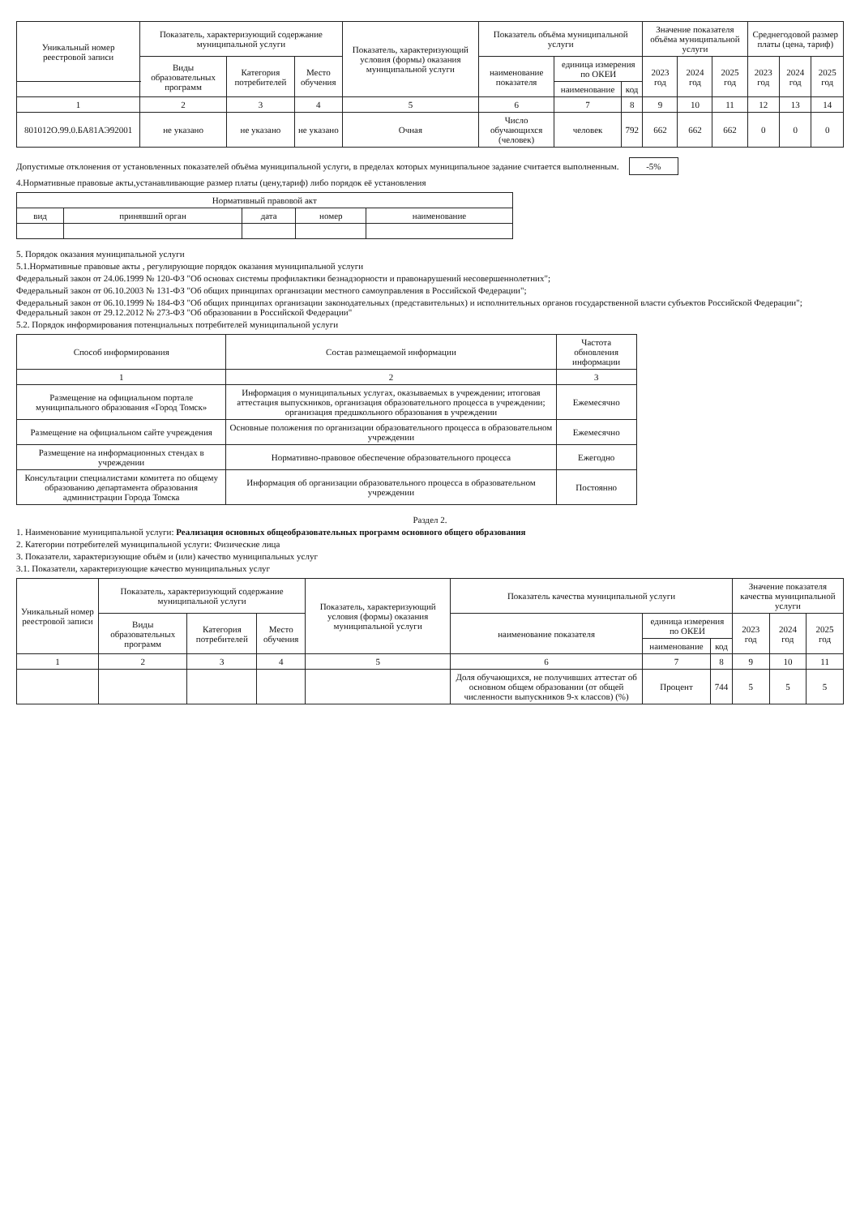| Уникальный номер реестровой записи | Показатель, характеризующий содержание муниципальной услуги | | | Показатель, характеризующий условия (формы) оказания муниципальной услуги | Показатель объёма муниципальной услуги | | | Значение показателя объёма муниципальной услуги | | | Среднегодовой размер платы (цена, тариф) | | |
| --- | --- | --- | --- | --- | --- | --- | --- | --- | --- | --- | --- | --- | --- |
| | Виды образовательных программ | Категория потребителей | Место обучения | | наименование показателя | единица измерения по ОКЕИ | | 2023 год | 2024 год | 2025 год | 2023 год | 2024 год | 2025 год |
| | | | | | | наименование | код | | | | | | |
| 1 | 2 | 3 | 4 | 5 | 6 | 7 | 8 | 9 | 10 | 11 | 12 | 13 | 14 |
| 801012О.99.0.БА81АЭ92001 | не указано | не указано | не указано | Очная | Число обучающихся (человек) | человек | 792 | 662 | 662 | 662 | 0 | 0 | 0 |
Допустимые отклонения от установленных показателей объёма муниципальной услуги, в пределах которых муниципальное задание считается выполненным. -5%
4.Нормативные правовые акты,устанавливающие размер платы (цену,тариф) либо порядок её установления
| Нормативный правовой акт | | | | |
| --- | --- | --- | --- | --- |
| вид | принявший орган | дата | номер | наименование |
5. Порядок оказания муниципальной услуги
5.1.Нормативные правовые акты , регулирующие порядок оказания муниципальной услуги
Федеральный закон от 24.06.1999 № 120-ФЗ "Об основах системы профилактики безнадзорности и правонарушений несовершеннолетних";
Федеральный закон от 06.10.2003 № 131-ФЗ "Об общих принципах организации местного самоуправления в Российской Федерации";
Федеральный закон от 06.10.1999 № 184-ФЗ "Об общих принципах организации законодательных (представительных) и исполнительных органов государственной власти субъектов Российской Федерации"; Федеральный закон от 29.12.2012 № 273-ФЗ "Об образовании в Российской Федерации"
5.2. Порядок информирования потенциальных потребителей муниципальной услуги
| Способ информирования | Состав размещаемой информации | Частота обновления информации |
| --- | --- | --- |
| 1 | 2 | 3 |
| Размещение на официальном портале муниципального образования «Город Томск» | Информация о муниципальных услугах, оказываемых в учреждении; итоговая аттестация выпускников, организация образовательного процесса в учреждении; организация предшкольного образования в учреждении | Ежемесячно |
| Размещение на официальном сайте учреждения | Основные положения по организации образовательного процесса в образовательном учреждении | Ежемесячно |
| Размещение на информационных стендах в учреждении | Нормативно-правовое обеспечение образовательного процесса | Ежегодно |
| Консультации специалистами комитета по общему образованию департамента образования администрации Города Томска | Информация об организации образовательного процесса в образовательном учреждении | Постоянно |
Раздел 2.
1. Наименование муниципальной услуги: Реализация основных общеобразовательных программ основного общего образования
2. Категории потребителей муниципальной услуги: Физические лица
3. Показатели, характеризующие объём и (или) качество муниципальных услуг
3.1. Показатели, характеризующие качество муниципальных услуг
| Уникальный номер реестровой записи | Показатель, характеризующий содержание муниципальной услуги | | | Показатель, характеризующий условия (формы) оказания муниципальной услуги | Показатель качества муниципальной услуги | | | Значение показателя качества муниципальной услуги | | |
| --- | --- | --- | --- | --- | --- | --- | --- | --- | --- | --- |
| | Виды образовательных программ | Категория потребителей | Место обучения | | наименование показателя | единица измерения по ОКЕИ | | 2023 год | 2024 год | 2025 год |
| | | | | | | наименование | код | | | |
| 1 | 2 | 3 | 4 | 5 | 6 | 7 | 8 | 9 | 10 | 11 |
| | | | | | Доля обучающихся, не получивших аттестат об основном общем образовании (от общей численности выпускников 9-х классов) (%) | Процент | 744 | 5 | 5 | 5 |